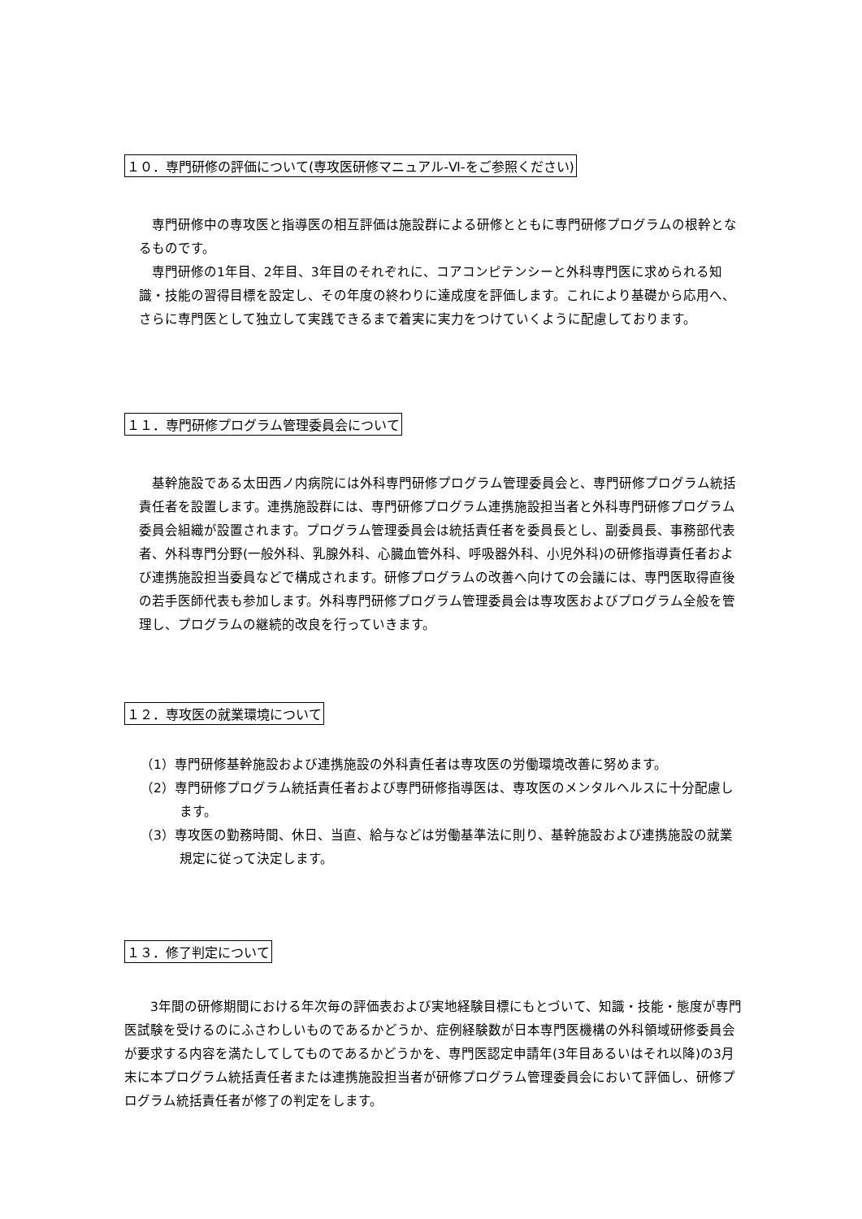１０．専門研修の評価について(専攻医研修マニュアル-Ⅵ-をご参照ください)
　専門研修中の専攻医と指導医の相互評価は施設群による研修とともに専門研修プログラムの根幹となるものです。
　専門研修の1年目、2年目、3年目のそれぞれに、コアコンピテンシーと外科専門医に求められる知識・技能の習得目標を設定し、その年度の終わりに達成度を評価します。これにより基礎から応用へ、さらに専門医として独立して実践できるまで着実に実力をつけていくように配慮しております。
１１．専門研修プログラム管理委員会について
　基幹施設である太田西ノ内病院には外科専門研修プログラム管理委員会と、専門研修プログラム統括責任者を設置します。連携施設群には、専門研修プログラム連携施設担当者と外科専門研修プログラム委員会組織が設置されます。プログラム管理委員会は統括責任者を委員長とし、副委員長、事務部代表者、外科専門分野(一般外科、乳腺外科、心臓血管外科、呼吸器外科、小児外科)の研修指導責任者および連携施設担当委員などで構成されます。研修プログラムの改善へ向けての会議には、専門医取得直後の若手医師代表も参加します。外科専門研修プログラム管理委員会は専攻医およびプログラム全般を管理し、プログラムの継続的改良を行っていきます。
１２．専攻医の就業環境について
（1）専門研修基幹施設および連携施設の外科責任者は専攻医の労働環境改善に努めます。
（2）専門研修プログラム統括責任者および専門研修指導医は、専攻医のメンタルヘルスに十分配慮します。
（3）専攻医の勤務時間、休日、当直、給与などは労働基準法に則り、基幹施設および連携施設の就業規定に従って決定します。
１３．修了判定について
　　3年間の研修期間における年次毎の評価表および実地経験目標にもとづいて、知識・技能・態度が専門医試験を受けるのにふさわしいものであるかどうか、症例経験数が日本専門医機構の外科領域研修委員会が要求する内容を満たしてしてものであるかどうかを、専門医認定申請年(3年目あるいはそれ以降)の3月末に本プログラム統括責任者または連携施設担当者が研修プログラム管理委員会において評価し、研修プログラム統括責任者が修了の判定をします。